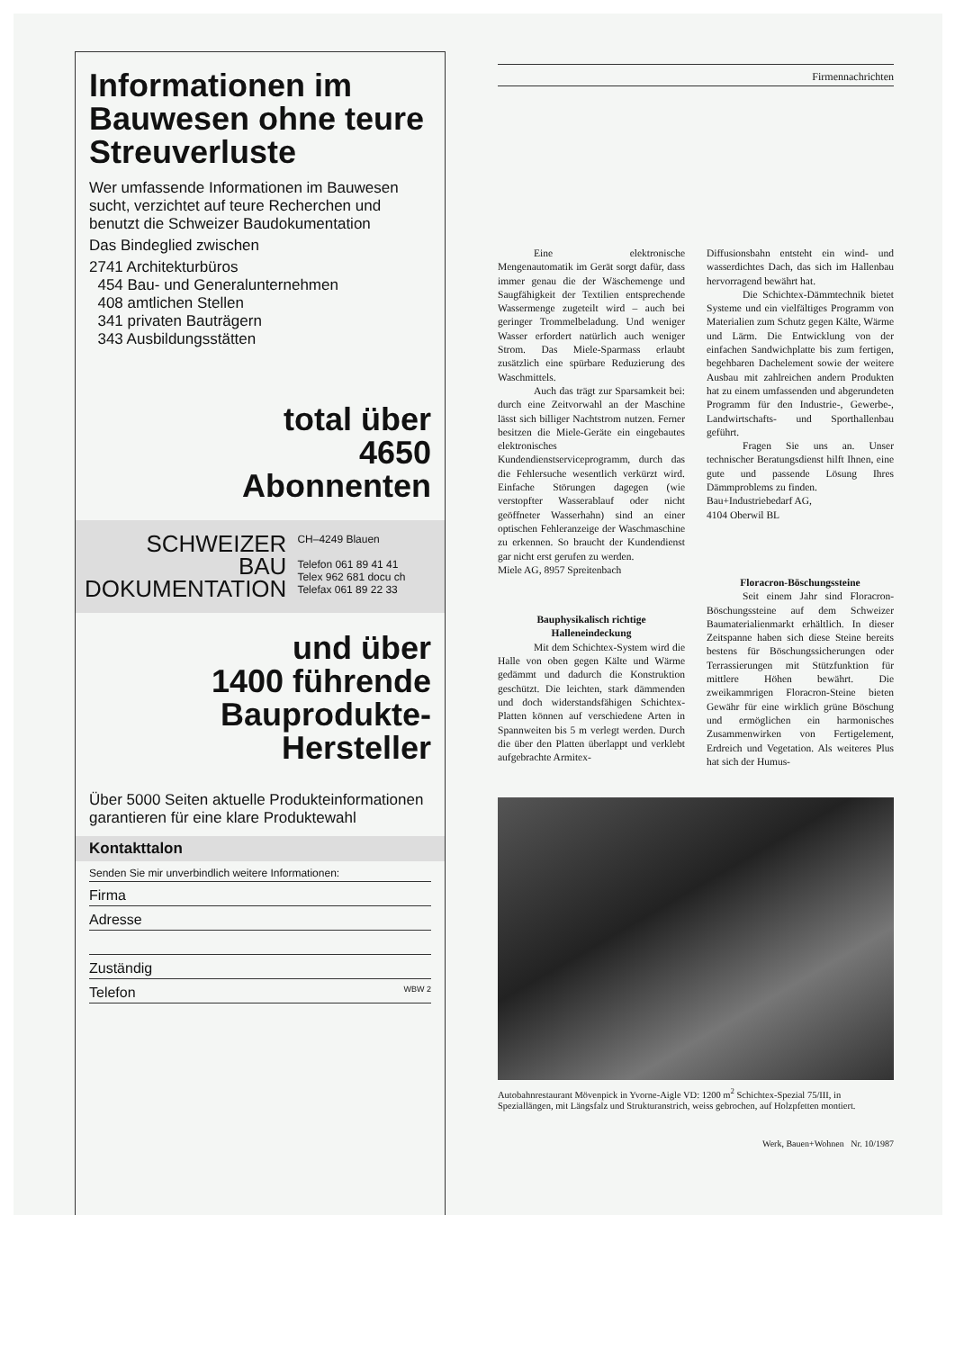Informationen im Bauwesen ohne teure Streuverluste
Wer umfassende Informationen im Bauwesen sucht, verzichtet auf teure Recherchen und benutzt die Schweizer Baudokumentation
Das Bindeglied zwischen
2741 Architekturbüros
454 Bau- und Generalunternehmen
408 amtlichen Stellen
341 privaten Bauträgern
343 Ausbildungsstätten
total über
4650
Abonnenten
SCHWEIZER
BAU
DOKUMENTATION
CH–4249 Blauen
Telefon 061 89 41 41
Telex 962 681 docu ch
Telefax 061 89 22 33
und über
1400 führende
Bauprodukte-
Hersteller
Über 5000 Seiten aktuelle Produkteinformationen garantieren für eine klare Produktewahl
Kontakttalon
Senden Sie mir unverbindlich weitere Informationen:
Firma
Adresse
Zuständig
Telefon WBW 2
Firmennachrichten
Eine elektronische Mengenautomatik im Gerät sorgt dafür, dass immer genau die der Wäschemenge und Saugfähigkeit der Textilien entsprechende Wassermenge zugeteilt wird – auch bei geringer Trommelbeladung. Und weniger Wasser erfordert natürlich auch weniger Strom. Das Miele-Sparmass erlaubt zusätzlich eine spürbare Reduzierung des Waschmittels.
Auch das trägt zur Sparsamkeit bei: durch eine Zeitvorwahl an der Maschine lässt sich billiger Nachtstrom nutzen. Ferner besitzen die Miele-Geräte ein eingebautes elektronisches Kundendienstserviceprogramm, durch das die Fehlersuche wesentlich verkürzt wird. Einfache Störungen dagegen (wie verstopfter Wasserablauf oder nicht geöffneter Wasserhahn) sind an einer optischen Fehleranzeige der Waschmaschine zu erkennen. So braucht der Kundendienst gar nicht erst gerufen zu werden.
Miele AG, 8957 Spreitenbach
Bauphysikalisch richtige Halleneindeckung
Mit dem Schichtex-System wird die Halle von oben gegen Kälte und Wärme gedämmt und dadurch die Konstruktion geschützt. Die leichten, stark dämmenden und doch widerstandsfähigen Schichtex-Platten können auf verschiedene Arten in Spannweiten bis 5 m verlegt werden. Durch die über den Platten überlappt und verklebt aufgebrachte Armitex-
Diffusionsbahn entsteht ein wind- und wasserdichtes Dach, das sich im Hallenbau hervorragend bewährt hat.
Die Schichtex-Dämmtechnik bietet Systeme und ein vielfältiges Programm von Materialien zum Schutz gegen Kälte, Wärme und Lärm. Die Entwicklung von der einfachen Sandwichplatte bis zum fertigen, begehbaren Dachelement sowie der weitere Ausbau mit zahlreichen andern Produkten hat zu einem umfassenden und abgerundeten Programm für den Industrie-, Gewerbe-, Landwirtschafts- und Sporthallenbau geführt.
Fragen Sie uns an. Unser technischer Beratungsdienst hilft Ihnen, eine gute und passende Lösung Ihres Dämmproblems zu finden.
Bau+Industriebedarf AG,
4104 Oberwil BL
Floracron-Böschungssteine
Seit einem Jahr sind Floracron-Böschungssteine auf dem Schweizer Baumaterialienmarkt erhältlich. In dieser Zeitspanne haben sich diese Steine bereits bestens für Böschungssicherungen oder Terrassierungen mit Stützfunktion für mittlere Höhen bewährt. Die zweikammrigen Floracron-Steine bieten Gewähr für eine wirklich grüne Böschung und ermöglichen ein harmonisches Zusammenwirken von Fertigelement, Erdreich und Vegetation. Als weiteres Plus hat sich der Humus-
Autobahnrestaurant Mövenpick in Yvorne-Aigle VD: 1200 m<sup>2</sup> Schichtex-Spezial 75/III, in Speziallängen, mit Längsfalz und Strukturanstrich, weiss gebrochen, auf Holzpfetten montiert.
Werk, Bauen+Wohnen Nr. 10/1987